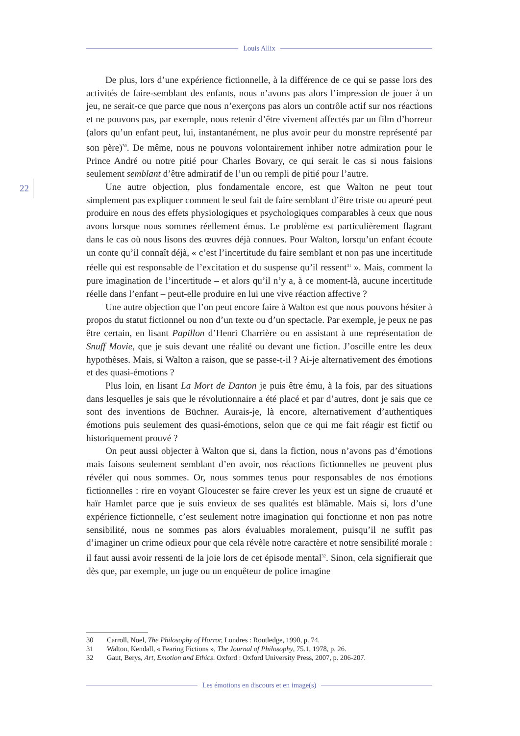Louis Allix
22
De plus, lors d’une expérience fictionnelle, à la différence de ce qui se passe lors des activités de faire-semblant des enfants, nous n’avons pas alors l’impression de jouer à un jeu, ne serait-ce que parce que nous n’exerçons pas alors un contrôle actif sur nos réactions et ne pouvons pas, par exemple, nous retenir d’être vivement affectés par un film d’horreur (alors qu’un enfant peut, lui, instantanément, ne plus avoir peur du monstre représenté par son père)<sup>30</sup>. De même, nous ne pouvons volontairement inhiber notre admiration pour le Prince André ou notre pitié pour Charles Bovary, ce qui serait le cas si nous faisions seulement semblant d’être admiratif de l’un ou rempli de pitié pour l’autre.
Une autre objection, plus fondamentale encore, est que Walton ne peut tout simplement pas expliquer comment le seul fait de faire semblant d’être triste ou apeuré peut produire en nous des effets physiologiques et psychologiques comparables à ceux que nous avons lorsque nous sommes réellement émus. Le problème est particulièrement flagrant dans le cas où nous lisons des œuvres déjà connues. Pour Walton, lorsqu’un enfant écoute un conte qu’il connaît déjà, « c’est l’incertitude du faire semblant et non pas une incertitude réelle qui est responsable de l’excitation et du suspense qu’il ressent<sup>31</sup> ». Mais, comment la pure imagination de l’incertitude – et alors qu’il n’y a, à ce moment-là, aucune incertitude réelle dans l’enfant – peut-elle produire en lui une vive réaction affective ?
Une autre objection que l’on peut encore faire à Walton est que nous pouvons hésiter à propos du statut fictionnel ou non d’un texte ou d’un spectacle. Par exemple, je peux ne pas être certain, en lisant Papillon d’Henri Charrière ou en assistant à une représentation de Snuff Movie, que je suis devant une réalité ou devant une fiction. J’oscille entre les deux hypothèses. Mais, si Walton a raison, que se passe-t-il ? Ai-je alternativement des émotions et des quasi-émotions ?
Plus loin, en lisant La Mort de Danton je puis être ému, à la fois, par des situations dans lesquelles je sais que le révolutionnaire a été placé et par d’autres, dont je sais que ce sont des inventions de Büchner. Aurais-je, là encore, alternativement d’authentiques émotions puis seulement des quasi-émotions, selon que ce qui me fait réagir est fictif ou historiquement prouvé ?
On peut aussi objecter à Walton que si, dans la fiction, nous n’avons pas d’émotions mais faisons seulement semblant d’en avoir, nos réactions fictionnelles ne peuvent plus révéler qui nous sommes. Or, nous sommes tenus pour responsables de nos émotions fictionnelles : rire en voyant Gloucester se faire crever les yeux est un signe de cruauté et haïr Hamlet parce que je suis envieux de ses qualités est blâmable. Mais si, lors d’une expérience fictionnelle, c’est seulement notre imagination qui fonctionne et non pas notre sensibilité, nous ne sommes pas alors évaluables moralement, puisqu’il ne suffit pas d’imaginer un crime odieux pour que cela révèle notre caractère et notre sensibilité morale : il faut aussi avoir ressenti de la joie lors de cet épisode mental<sup>32</sup>. Sinon, cela signifierait que dès que, par exemple, un juge ou un enquêteur de police imagine
30 Carroll, Noel, The Philosophy of Horror, Londres : Routledge, 1990, p. 74.
31 Walton, Kendall, « Fearing Fictions », The Journal of Philosophy, 75.1, 1978, p. 26.
32 Gaut, Berys, Art, Emotion and Ethics. Oxford : Oxford University Press, 2007, p. 206-207.
Les émotions en discours et en image(s)